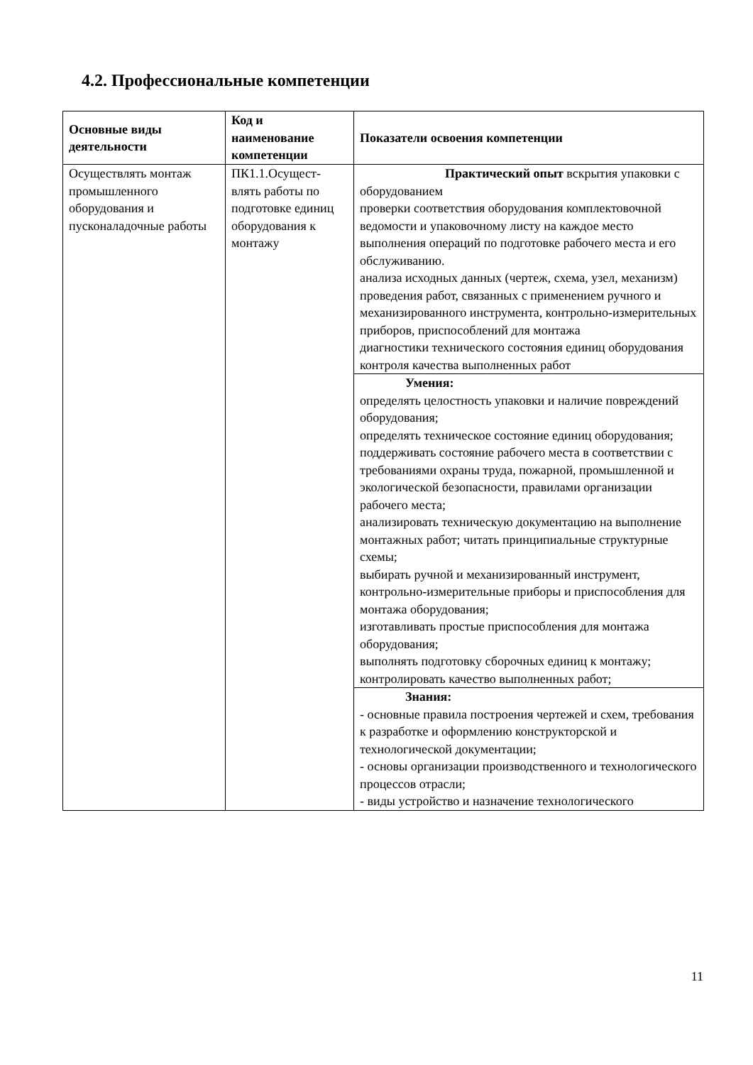4.2. Профессиональные компетенции
| Основные виды деятельности | Код и наименование компетенции | Показатели освоения компетенции |
| --- | --- | --- |
| Осуществлять монтаж промышленного оборудования и пусконаладочные работы | ПК1.1.Осущест-влять работы по подготовке единиц оборудования к монтажу | Практический опыт вскрытия упаковки с оборудованием проверки соответствия оборудования комплектовочной ведомости и упаковочному листу на каждое место выполнения операций по подготовке рабочего места и его обслуживанию. анализа исходных данных (чертеж, схема, узел, механизм) проведения работ, связанных с применением ручного и механизированного инструмента, контрольно-измерительных приборов, приспособлений для монтажа диагностики технического состояния единиц оборудования контроля качества выполненных работ |
| | | Умения: определять целостность упаковки и наличие повреждений оборудования; определять техническое состояние единиц оборудования; поддерживать состояние рабочего места в соответствии с требованиями охраны труда, пожарной, промышленной и экологической безопасности, правилами организации рабочего места; анализировать техническую документацию на выполнение монтажных работ; читать принципиальные структурные схемы; выбирать ручной и механизированный инструмент, контрольно-измерительные приборы и приспособления для монтажа оборудования; изготавливать простые приспособления для монтажа оборудования; выполнять подготовку сборочных единиц к монтажу; контролировать качество выполненных работ; |
| | | Знания: - основные правила построения чертежей и схем, требования к разработке и оформлению конструкторской и технологической документации; - основы организации производственного и технологического процессов отрасли; - виды устройство и назначение технологического |
11